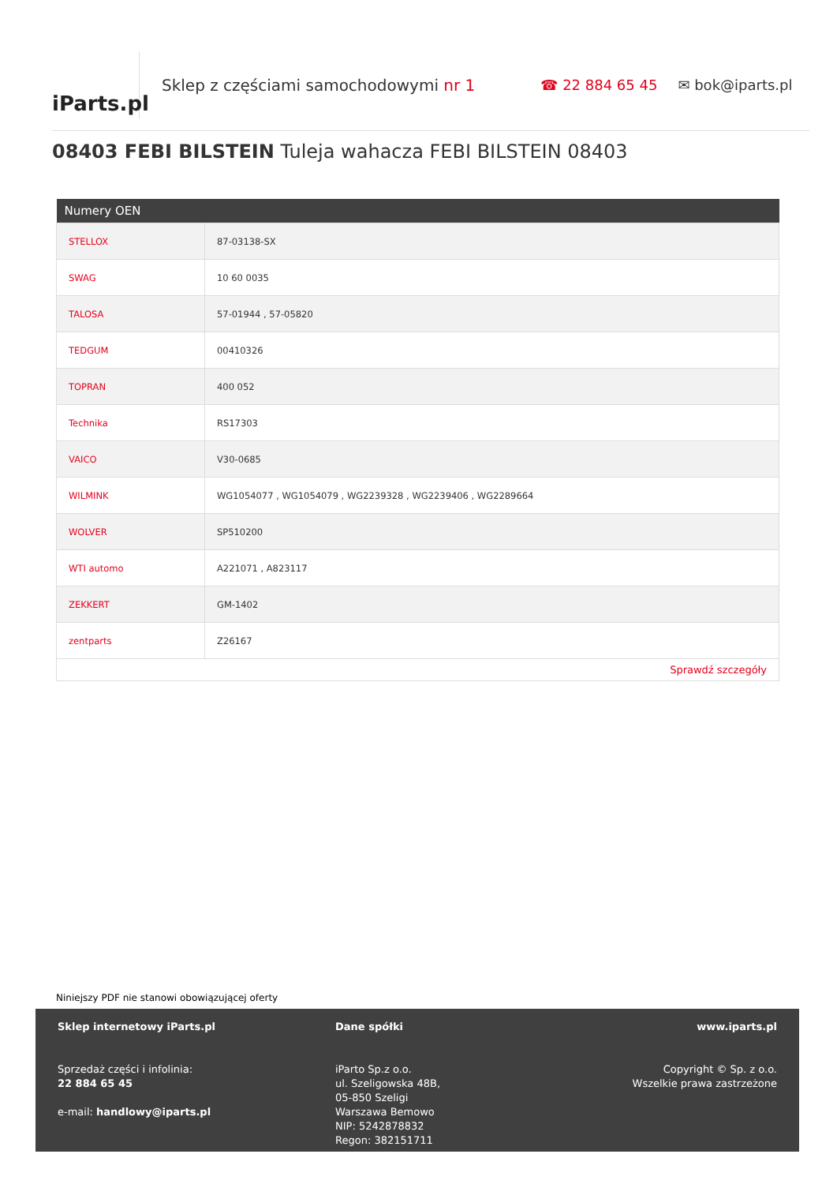iParts.pl
Sklep z częściami samochodowymi nr 1 ☎ 22 884 65 45 ✉ bok@iparts.pl
08403 FEBI BILSTEIN Tuleja wahacza FEBI BILSTEIN 08403
| Numery OEN | |
| --- | --- |
| STELLOX | 87-03138-SX |
| SWAG | 10 60 0035 |
| TALOSA | 57-01944 , 57-05820 |
| TEDGUM | 00410326 |
| TOPRAN | 400 052 |
| Technika | RS17303 |
| VAICO | V30-0685 |
| WILMINK | WG1054077 , WG1054079 , WG2239328 , WG2239406 , WG2289664 |
| WOLVER | SP510200 |
| WTI automo | A221071 , A823117 |
| ZEKKERT | GM-1402 |
| zentparts | Z26167 |
| Sprawdź szczegóły | |
Niniejszy PDF nie stanowi obowiązującej oferty
Sklep internetowy iParts.pl
Sprzedaż części i infolinia:
22 884 65 45
e-mail: handlowy@iparts.pl
Dane spółki
iParto Sp.z o.o.
ul. Szeligowska 48B,
05-850 Szeligi
Warszawa Bemowo
NIP: 5242878832
Regon: 382151711
www.iparts.pl
Copyright © Sp. z o.o.
Wszelkie prawa zastrzeżone